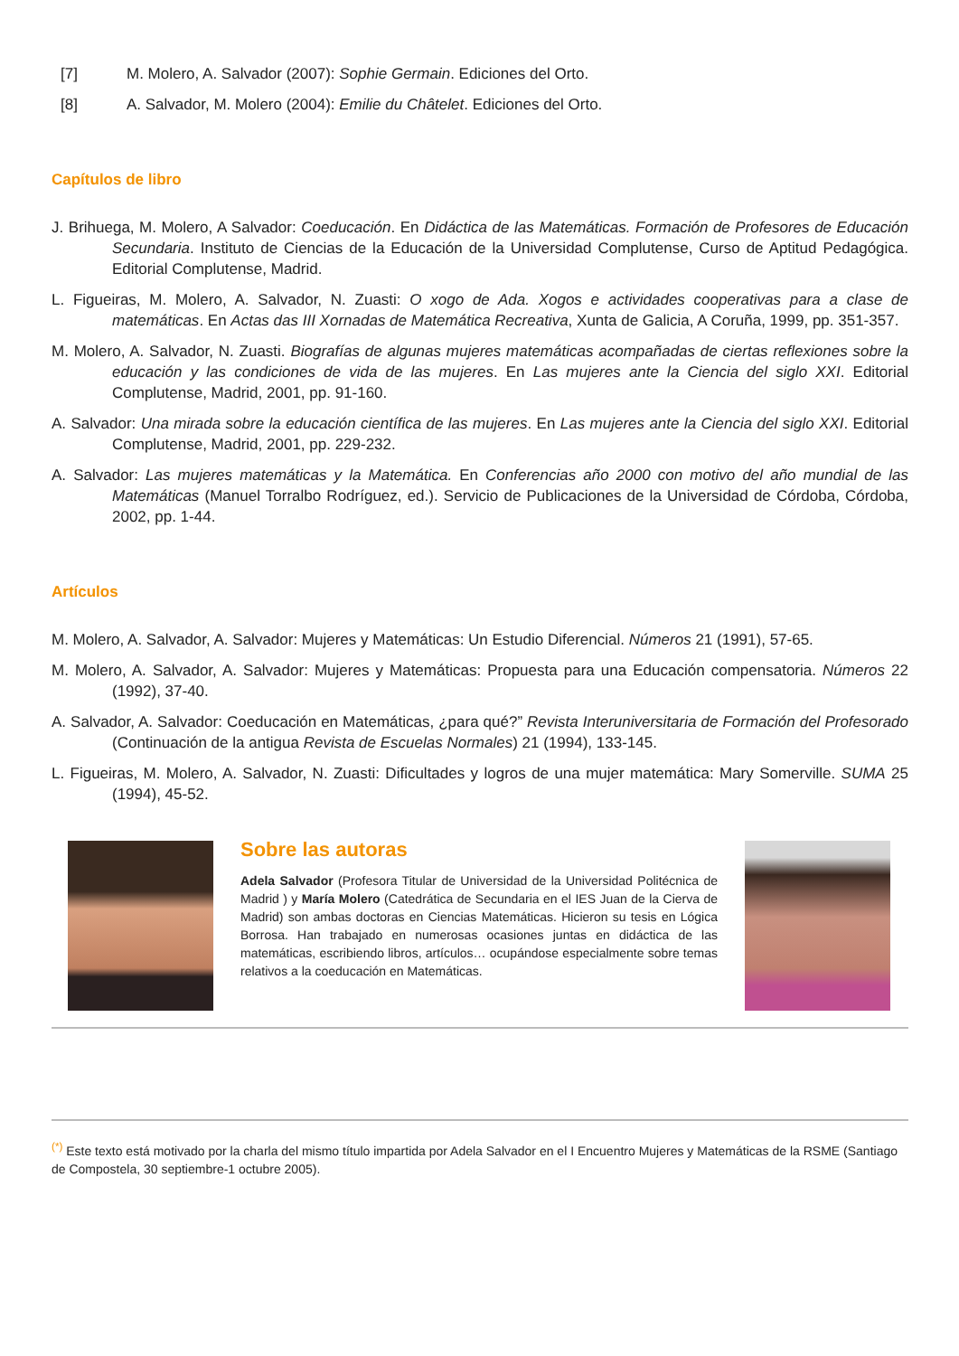[7] M. Molero, A. Salvador (2007): Sophie Germain. Ediciones del Orto.
[8] A. Salvador, M. Molero (2004): Emilie du Châtelet. Ediciones del Orto.
Capítulos de libro
J. Brihuega, M. Molero, A Salvador: Coeducación. En Didáctica de las Matemáticas. Formación de Profesores de Educación Secundaria. Instituto de Ciencias de la Educación de la Universidad Complutense, Curso de Aptitud Pedagógica. Editorial Complutense, Madrid.
L. Figueiras, M. Molero, A. Salvador, N. Zuasti: O xogo de Ada. Xogos e actividades cooperativas para a clase de matemáticas. En Actas das III Xornadas de Matemática Recreativa, Xunta de Galicia, A Coruña, 1999, pp. 351-357.
M. Molero, A. Salvador, N. Zuasti. Biografías de algunas mujeres matemáticas acompañadas de ciertas reflexiones sobre la educación y las condiciones de vida de las mujeres. En Las mujeres ante la Ciencia del siglo XXI. Editorial Complutense, Madrid, 2001, pp. 91-160.
A. Salvador: Una mirada sobre la educación científica de las mujeres. En Las mujeres ante la Ciencia del siglo XXI. Editorial Complutense, Madrid, 2001, pp. 229-232.
A. Salvador: Las mujeres matemáticas y la Matemática. En Conferencias año 2000 con motivo del año mundial de las Matemáticas (Manuel Torralbo Rodríguez, ed.). Servicio de Publicaciones de la Universidad de Córdoba, Córdoba, 2002, pp. 1-44.
Artículos
M. Molero, A. Salvador, A. Salvador: Mujeres y Matemáticas: Un Estudio Diferencial. Números 21 (1991), 57-65.
M. Molero, A. Salvador, A. Salvador: Mujeres y Matemáticas: Propuesta para una Educación compensatoria. Números 22 (1992), 37-40.
A. Salvador, A. Salvador: Coeducación en Matemáticas, ¿para qué?” Revista Interuniversitaria de Formación del Profesorado (Continuación de la antigua Revista de Escuelas Normales) 21 (1994), 133-145.
L. Figueiras, M. Molero, A. Salvador, N. Zuasti: Dificultades y logros de una mujer matemática: Mary Somerville. SUMA 25 (1994), 45-52.
Sobre las autoras
Adela Salvador (Profesora Titular de Universidad de la Universidad Politécnica de Madrid ) y María Molero (Catedrática de Secundaria en el IES Juan de la Cierva de Madrid) son ambas doctoras en Ciencias Matemáticas. Hicieron su tesis en Lógica Borrosa. Han trabajado en numerosas ocasiones juntas en didáctica de las matemáticas, escribiendo libros, artículos… ocupándose especialmente sobre temas relativos a la coeducación en Matemáticas.
<sup>(*)</sup> Este texto está motivado por la charla del mismo título impartida por Adela Salvador en el I Encuentro Mujeres y Matemáticas de la RSME (Santiago de Compostela, 30 septiembre-1 octubre 2005).